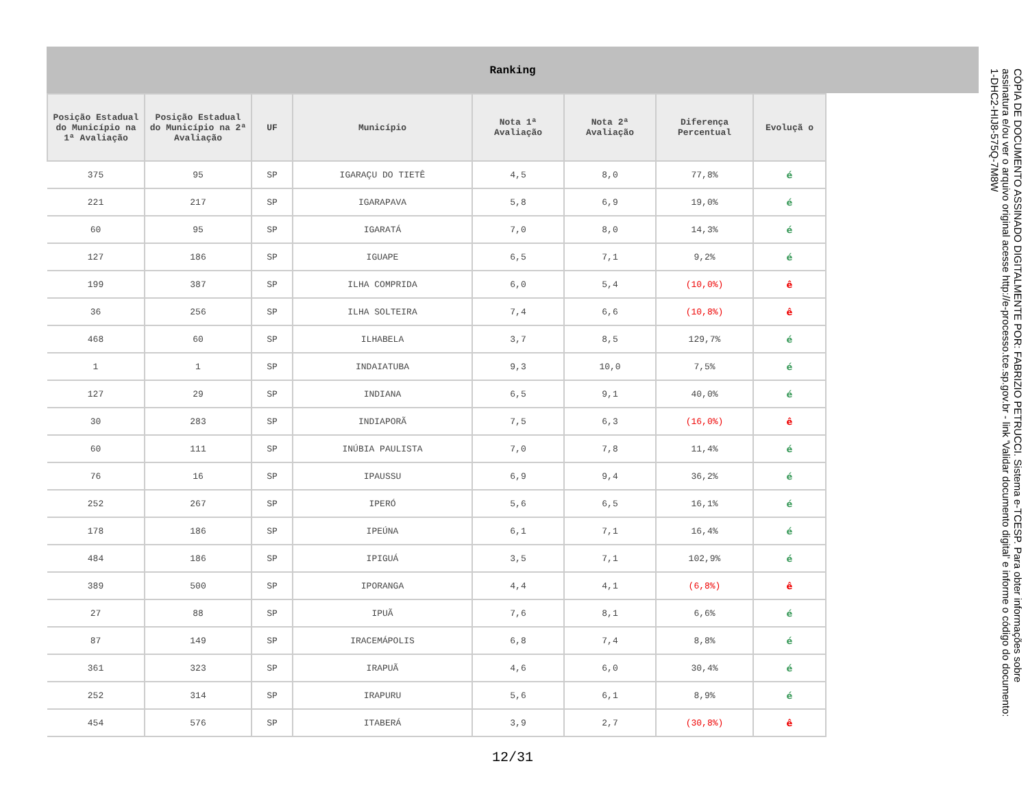Ranking
| Posição Estadual do Município na 1ª Avaliação | Posição Estadual do Município na 2ª Avaliação | UF | Município | Nota 1ª Avaliação | Nota 2ª Avaliação | Diferença Percentual | Evoluçã o |
| --- | --- | --- | --- | --- | --- | --- | --- |
| 375 | 95 | SP | IGARAÇU DO TIETÊ | 4,5 | 8,0 | 77,8% | é |
| 221 | 217 | SP | IGARAPAVA | 5,8 | 6,9 | 19,0% | é |
| 60 | 95 | SP | IGARATÁ | 7,0 | 8,0 | 14,3% | é |
| 127 | 186 | SP | IGUAPE | 6,5 | 7,1 | 9,2% | é |
| 199 | 387 | SP | ILHA COMPRIDA | 6,0 | 5,4 | (10,0%) | ê |
| 36 | 256 | SP | ILHA SOLTEIRA | 7,4 | 6,6 | (10,8%) | ê |
| 468 | 60 | SP | ILHABELA | 3,7 | 8,5 | 129,7% | é |
| 1 | 1 | SP | INDAIATUBA | 9,3 | 10,0 | 7,5% | é |
| 127 | 29 | SP | INDIANA | 6,5 | 9,1 | 40,0% | é |
| 30 | 283 | SP | INDIAPORÃ | 7,5 | 6,3 | (16,0%) | ê |
| 60 | 111 | SP | INÚBIA PAULISTA | 7,0 | 7,8 | 11,4% | é |
| 76 | 16 | SP | IPAUSSU | 6,9 | 9,4 | 36,2% | é |
| 252 | 267 | SP | IPERÓ | 5,6 | 6,5 | 16,1% | é |
| 178 | 186 | SP | IPEÚNA | 6,1 | 7,1 | 16,4% | é |
| 484 | 186 | SP | IPIGUÁ | 3,5 | 7,1 | 102,9% | é |
| 389 | 500 | SP | IPORANGA | 4,4 | 4,1 | (6,8%) | ê |
| 27 | 88 | SP | IPUÃ | 7,6 | 8,1 | 6,6% | é |
| 87 | 149 | SP | IRACEMÁPOLIS | 6,8 | 7,4 | 8,8% | é |
| 361 | 323 | SP | IRAPUÃ | 4,6 | 6,0 | 30,4% | é |
| 252 | 314 | SP | IRAPURU | 5,6 | 6,1 | 8,9% | é |
| 454 | 576 | SP | ITABERÁ | 3,9 | 2,7 | (30,8%) | ê |
12/31
CÓPIA DE DOCUMENTO ASSINADO DIGITALMENTE POR: FABRIZIO PETRUCCI. Sistema e-TCESP. Para obter informações sobre assinatura e/ou ver o arquivo original acesse http://e-processo.tce.sp.gov.br - link 'Validar documento digital' e informe o código do documento: 1-DHC2-HIJ8-575Q-7M8W